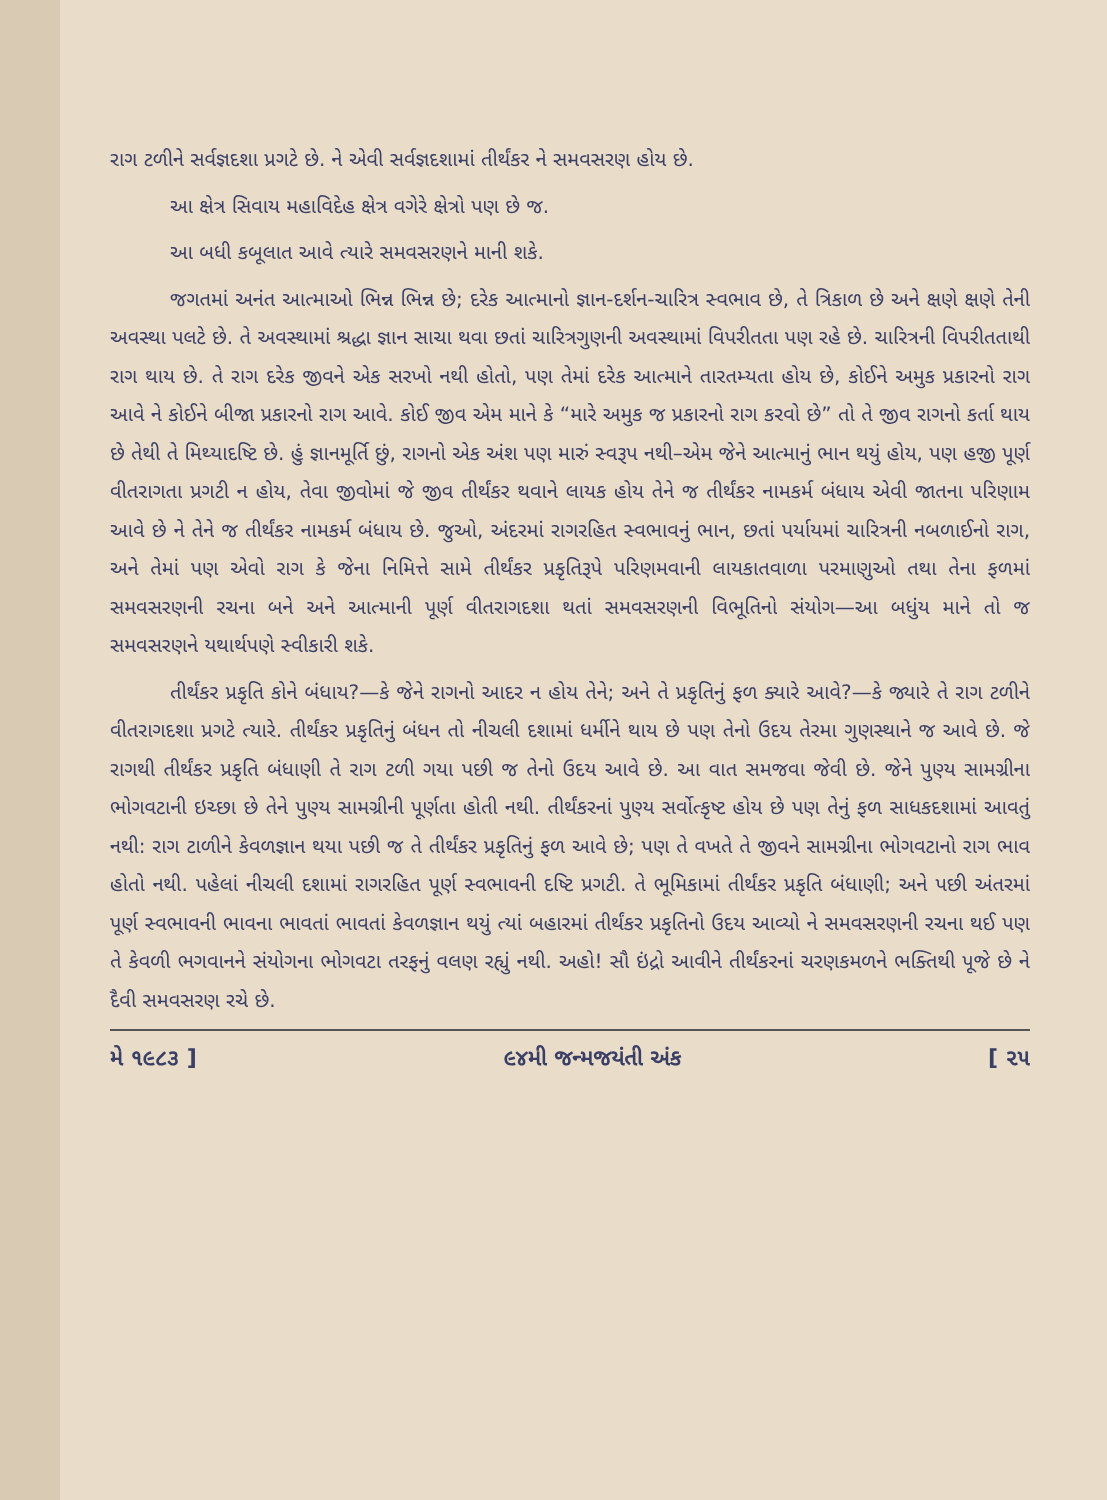રાગ ટળીને સર્વજ્ઞદશા પ્રગટે છે. ને એવી સર્વજ્ઞદશામાં તીર્થંકર ને સમવસરણ હોય છે.
આ ક્ષેત્ર સિવાય મહાવિદેહ ક્ષેત્ર વગેરે ક્ષેત્રો પણ છે જ.
આ બધી કબૂલાત આવે ત્યારે સમવસરણને માની શકે.
જગતમાં અનંત આત્માઓ ભિન્ન ભિન્ન છે; દરેક આત્માનો જ્ઞાન-દર્શન-ચારિત્ર સ્વભાવ છે, તે ત્રિકાળ છે અને ક્ષણે ક્ષણે તેની અવસ્થા પલટે છે. તે અવસ્થામાં શ્રદ્ધા જ્ઞાન સાચા થવા છતાં ચારિત્રગુણની અવસ્થામાં વિપરીતતા પણ રહે છે. ચારિત્રની વિપરીતતાથી રાગ થાય છે. તે રાગ દરેક જીવને એક સરખો નથી હોતો, પણ તેમાં દરેક આત્માને તારતમ્યતા હોય છે, કોઈને અમુક પ્રકારનો રાગ આવે ને કોઈને બીજા પ્રકારનો રાગ આવે. કોઈ જીવ એમ માને કે “મારે અમુક જ પ્રકારનો રાગ કરવો છે” તો તે જીવ રાગનો કર્તા થાય છે તેથી તે મિથ્યાદષ્ટિ છે. હું જ્ઞાનમૂર્તિ છું, રાગનો એક અંશ પણ મારું સ્વરૂપ નથી–એમ જેને આત્માનું ભાન થયું હોય, પણ હજી પૂર્ણ વીતરાગતા પ્રગટી ન હોય, તેવા જીવોમાં જે જીવ તીર્થંકર થવાને લાયક હોય તેને જ તીર્થંકર નામકર્મ બંધાય એવી જાતના પરિણામ આવે છે ને તેને જ તીર્થંકર નામકર્મ બંધાય છે. જુઓ, અંદરમાં રાગરહિત સ્વભાવનું ભાન, છતાં પર્યાયમાં ચારિત્રની નબળાઈનો રાગ, અને તેમાં પણ એવો રાગ કે જેના નિમિત્તે સામે તીર્થંકર પ્રકૃતિરૂપે પરિણમવાની લાયકાતવાળા પરમાણુઓ તથા તેના ફળમાં સમવસરણની રચના બને અને આત્માની પૂર્ણ વીતરાગદશા થતાં સમવસરણની વિભૂતિનો સંયોગ—આ બધુંય માને તો જ સમવસરણને યથાર્થપણે સ્વીકારી શકે.
તીર્થંકર પ્રકૃતિ કોને બંધાય?—કે જેને રાગનો આદર ન હોય તેને; અને તે પ્રકૃતિનું ફળ ક્યારે આવે?—કે જ્યારે તે રાગ ટળીને વીતરાગદશા પ્રગટે ત્યારે. તીર્થંકર પ્રકૃતિનું બંધન તો નીચલી દશામાં ધર્મીને થાય છે પણ તેનો ઉદય તેરમા ગુણસ્થાને જ આવે છે. જે રાગથી તીર્થંકર પ્રકૃતિ બંધાણી તે રાગ ટળી ગયા પછી જ તેનો ઉદય આવે છે. આ વાત સમજવા જેવી છે. જેને પુણ્ય સામગ્રીના ભોગવટાની ઇચ્છા છે તેને પુણ્ય સામગ્રીની પૂર્ણતા હોતી નથી. તીર્થંકરનાં પુણ્ય સર્વોત્કૃષ્ટ હોય છે પણ તેનું ફળ સાધકદશામાં આવતું નથી: રાગ ટાળીને કેવળજ્ઞાન થયા પછી જ તે તીર્થંકર પ્રકૃતિનું ફળ આવે છે; પણ તે વખતે તે જીવને સામગ્રીના ભોગવટાનો રાગ ભાવ હોતો નથી. પહેલાં નીચલી દશામાં રાગરહિત પૂર્ણ સ્વભાવની દષ્ટિ પ્રગટી. તે ભૂમિકામાં તીર્થંકર પ્રકૃતિ બંધાણી; અને પછી અંતરમાં પૂર્ણ સ્વભાવની ભાવના ભાવતાં ભાવતાં કેવળજ્ઞાન થયું ત્યાં બહારમાં તીર્થંકર પ્રકૃતિનો ઉદય આવ્યો ને સમવસરણની રચના થઈ પણ તે કેવળી ભગવાનને સંયોગના ભોગવટા તરફનું વલણ રહ્યું નથી. અહો! સૌ ઇંદ્રો આવીને તીર્થંકરનાં ચરણકમળને ભક્તિથી પૂજે છે ને દૈવી સમવસરણ રચે છે.
મે ૧૯૮૩ ] ૯૪મી જન્મજયંતી અંક [ ૨૫